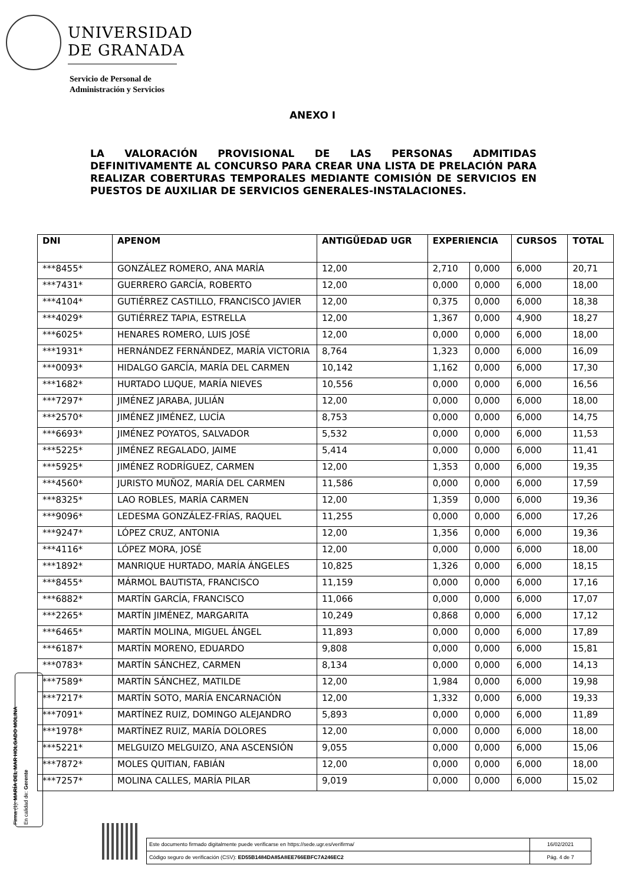UNIVERSIDAD
DE GRANADA
Servicio de Personal de
Administración y Servicios
ANEXO I
LA VALORACIÓN PROVISIONAL DE LAS PERSONAS ADMITIDAS DEFINITIVAMENTE AL CONCURSO PARA CREAR UNA LISTA DE PRELACIÓN PARA REALIZAR COBERTURAS TEMPORALES MEDIANTE COMISIÓN DE SERVICIOS EN PUESTOS DE AUXILIAR DE SERVICIOS GENERALES-INSTALACIONES.
| DNI | APENOM | ANTIGÜEDAD UGR | EXPERIENCIA | | CURSOS | TOTAL |
| --- | --- | --- | --- | --- | --- | --- |
| ***8455* | GONZÁLEZ ROMERO, ANA MARÍA | 12,00 | 2,710 | 0,000 | 6,000 | 20,71 |
| ***7431* | GUERRERO GARCÍA, ROBERTO | 12,00 | 0,000 | 0,000 | 6,000 | 18,00 |
| ***4104* | GUTIÉRREZ CASTILLO, FRANCISCO JAVIER | 12,00 | 0,375 | 0,000 | 6,000 | 18,38 |
| ***4029* | GUTIÉRREZ TAPIA, ESTRELLA | 12,00 | 1,367 | 0,000 | 4,900 | 18,27 |
| ***6025* | HENARES ROMERO, LUIS JOSÉ | 12,00 | 0,000 | 0,000 | 6,000 | 18,00 |
| ***1931* | HERNÁNDEZ FERNÁNDEZ, MARÍA VICTORIA | 8,764 | 1,323 | 0,000 | 6,000 | 16,09 |
| ***0093* | HIDALGO GARCÍA, MARÍA DEL CARMEN | 10,142 | 1,162 | 0,000 | 6,000 | 17,30 |
| ***1682* | HURTADO LUQUE, MARÍA NIEVES | 10,556 | 0,000 | 0,000 | 6,000 | 16,56 |
| ***7297* | JIMÉNEZ JARABA, JULIÁN | 12,00 | 0,000 | 0,000 | 6,000 | 18,00 |
| ***2570* | JIMÉNEZ JIMÉNEZ, LUCÍA | 8,753 | 0,000 | 0,000 | 6,000 | 14,75 |
| ***6693* | JIMÉNEZ POYATOS, SALVADOR | 5,532 | 0,000 | 0,000 | 6,000 | 11,53 |
| ***5225* | JIMÉNEZ REGALADO, JAIME | 5,414 | 0,000 | 0,000 | 6,000 | 11,41 |
| ***5925* | JIMÉNEZ RODRÍGUEZ, CARMEN | 12,00 | 1,353 | 0,000 | 6,000 | 19,35 |
| ***4560* | JURISTO MUÑOZ, MARÍA DEL CARMEN | 11,586 | 0,000 | 0,000 | 6,000 | 17,59 |
| ***8325* | LAO ROBLES, MARÍA CARMEN | 12,00 | 1,359 | 0,000 | 6,000 | 19,36 |
| ***9096* | LEDESMA GONZÁLEZ-FRÍAS, RAQUEL | 11,255 | 0,000 | 0,000 | 6,000 | 17,26 |
| ***9247* | LÓPEZ CRUZ, ANTONIA | 12,00 | 1,356 | 0,000 | 6,000 | 19,36 |
| ***4116* | LÓPEZ MORA, JOSÉ | 12,00 | 0,000 | 0,000 | 6,000 | 18,00 |
| ***1892* | MANRIQUE HURTADO, MARÍA ÁNGELES | 10,825 | 1,326 | 0,000 | 6,000 | 18,15 |
| ***8455* | MÁRMOL BAUTISTA, FRANCISCO | 11,159 | 0,000 | 0,000 | 6,000 | 17,16 |
| ***6882* | MARTÍN GARCÍA, FRANCISCO | 11,066 | 0,000 | 0,000 | 6,000 | 17,07 |
| ***2265* | MARTÍN JIMÉNEZ, MARGARITA | 10,249 | 0,868 | 0,000 | 6,000 | 17,12 |
| ***6465* | MARTÍN MOLINA, MIGUEL ÁNGEL | 11,893 | 0,000 | 0,000 | 6,000 | 17,89 |
| ***6187* | MARTÍN MORENO, EDUARDO | 9,808 | 0,000 | 0,000 | 6,000 | 15,81 |
| ***0783* | MARTÍN SÁNCHEZ, CARMEN | 8,134 | 0,000 | 0,000 | 6,000 | 14,13 |
| ***7589* | MARTÍN SÁNCHEZ, MATILDE | 12,00 | 1,984 | 0,000 | 6,000 | 19,98 |
| ***7217* | MARTÍN SOTO, MARÍA ENCARNACIÓN | 12,00 | 1,332 | 0,000 | 6,000 | 19,33 |
| ***7091* | MARTÍNEZ RUIZ, DOMINGO ALEJANDRO | 5,893 | 0,000 | 0,000 | 6,000 | 11,89 |
| ***1978* | MARTÍNEZ RUIZ, MARÍA DOLORES | 12,00 | 0,000 | 0,000 | 6,000 | 18,00 |
| ***5221* | MELGUIZO MELGUIZO, ANA ASCENSIÓN | 9,055 | 0,000 | 0,000 | 6,000 | 15,06 |
| ***7872* | MOLES QUITIAN, FABIÁN | 12,00 | 0,000 | 0,000 | 6,000 | 18,00 |
| ***7257* | MOLINA CALLES, MARÍA PILAR | 9,019 | 0,000 | 0,000 | 6,000 | 15,02 |
Firma (1): MARÍA DEL MAR HOLGADO MOLINA
En calidad de: Gerente
| Este documento firmado digitalmente puede verificarse en https://sede.ugr.es/verifirma/ | 16/02/2021 |
| Código seguro de verificación (CSV): ED55B1484DA85A8EE766EBFC7A246EC2 | Pág. 4 de 7 |